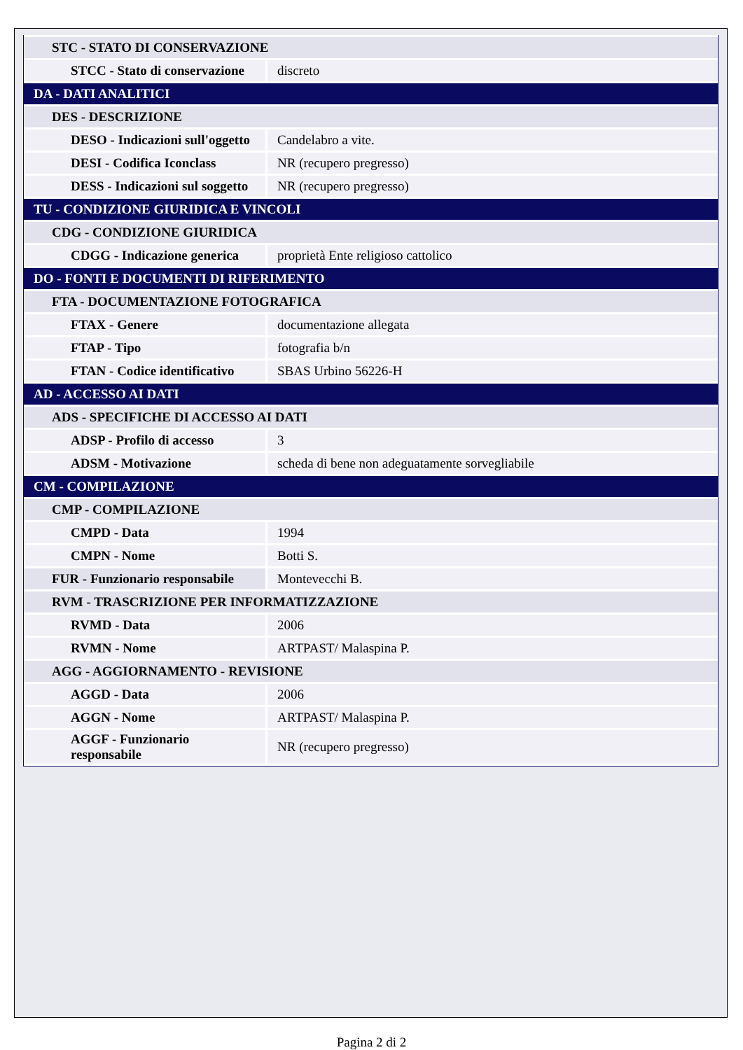| STC - STATO DI CONSERVAZIONE | |
| STCC - Stato di conservazione | discreto |
| DA - DATI ANALITICI | |
| DES - DESCRIZIONE | |
| DESO - Indicazioni sull'oggetto | Candelabro a vite. |
| DESI - Codifica Iconclass | NR (recupero pregresso) |
| DESS - Indicazioni sul soggetto | NR (recupero pregresso) |
| TU - CONDIZIONE GIURIDICA E VINCOLI | |
| CDG - CONDIZIONE GIURIDICA | |
| CDGG - Indicazione generica | proprietà Ente religioso cattolico |
| DO - FONTI E DOCUMENTI DI RIFERIMENTO | |
| FTA - DOCUMENTAZIONE FOTOGRAFICA | |
| FTAX - Genere | documentazione allegata |
| FTAP - Tipo | fotografia b/n |
| FTAN - Codice identificativo | SBAS Urbino 56226-H |
| AD - ACCESSO AI DATI | |
| ADS - SPECIFICHE DI ACCESSO AI DATI | |
| ADSP - Profilo di accesso | 3 |
| ADSM - Motivazione | scheda di bene non adeguatamente sorvegliabile |
| CM - COMPILAZIONE | |
| CMP - COMPILAZIONE | |
| CMPD - Data | 1994 |
| CMPN - Nome | Botti S. |
| FUR - Funzionario responsabile | Montevecchi B. |
| RVM - TRASCRIZIONE PER INFORMATIZZAZIONE | |
| RVMD - Data | 2006 |
| RVMN - Nome | ARTPAST/ Malaspina P. |
| AGG - AGGIORNAMENTO - REVISIONE | |
| AGGD - Data | 2006 |
| AGGN - Nome | ARTPAST/ Malaspina P. |
| AGGF - Funzionario responsabile | NR (recupero pregresso) |
Pagina 2 di 2